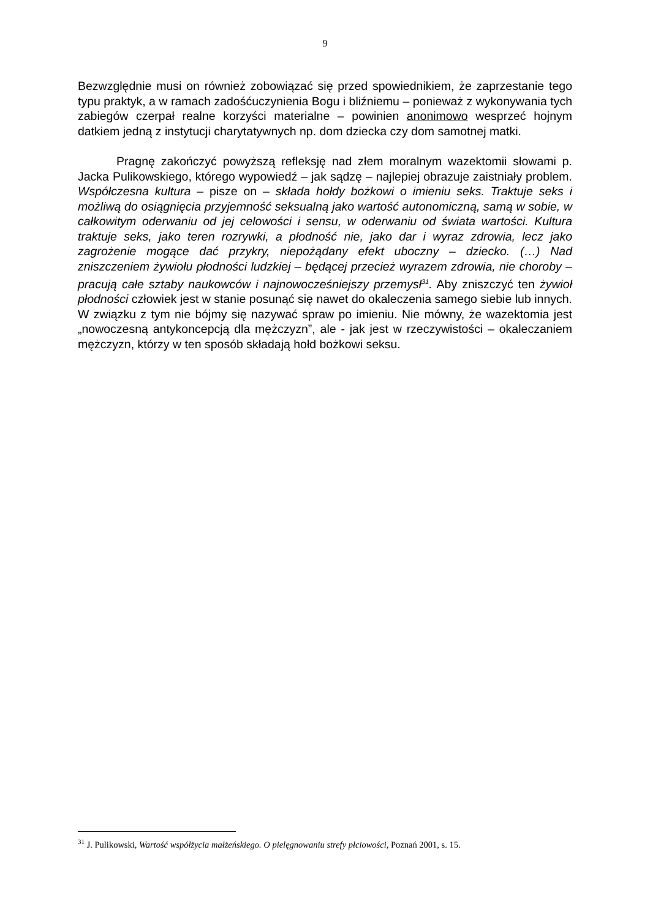9
Bezwzględnie musi on również zobowiązać się przed spowiednikiem, że zaprzestanie tego typu praktyk, a w ramach zadośćuczynienia Bogu i bliźniemu – ponieważ z wykonywania tych zabiegów czerpał realne korzyści materialne – powinien anonimowo wesprzeć hojnym datkiem jedną z instytucji charytatywnych np. dom dziecka czy dom samotnej matki.
Pragnę zakończyć powyższą refleksję nad złem moralnym wazektomii słowami p. Jacka Pulikowskiego, którego wypowiedź – jak sądzę – najlepiej obrazuje zaistniały problem. Współczesna kultura – pisze on – składa hołdy bożkowi o imieniu seks. Traktuje seks i możliwą do osiągnięcia przyjemność seksualną jako wartość autonomiczną, samą w sobie, w całkowitym oderwaniu od jej celowości i sensu, w oderwaniu od świata wartości. Kultura traktuje seks, jako teren rozrywki, a płodność nie, jako dar i wyraz zdrowia, lecz jako zagrożenie mogące dać przykry, niepożądany efekt uboczny – dziecko. (…) Nad zniszczeniem żywiołu płodności ludzkiej – będącej przecież wyrazem zdrowia, nie choroby – pracują całe sztaby naukowców i najnowocześniejszy przemysł<sup>31</sup>. Aby zniszczyć ten żywioł płodności człowiek jest w stanie posunąć się nawet do okaleczenia samego siebie lub innych. W związku z tym nie bójmy się nazywać spraw po imieniu. Nie mówny, że wazektomia jest „nowoczesną antykoncepcją dla mężczyzn”, ale - jak jest w rzeczywistości – okaleczaniem mężczyzn, którzy w ten sposób składają hołd bożkowi seksu.
<sup>31</sup> J. Pulikowski, Wartość współżycia małżeńskiego. O pielęgnowaniu strefy płciowości, Poznań 2001, s. 15.